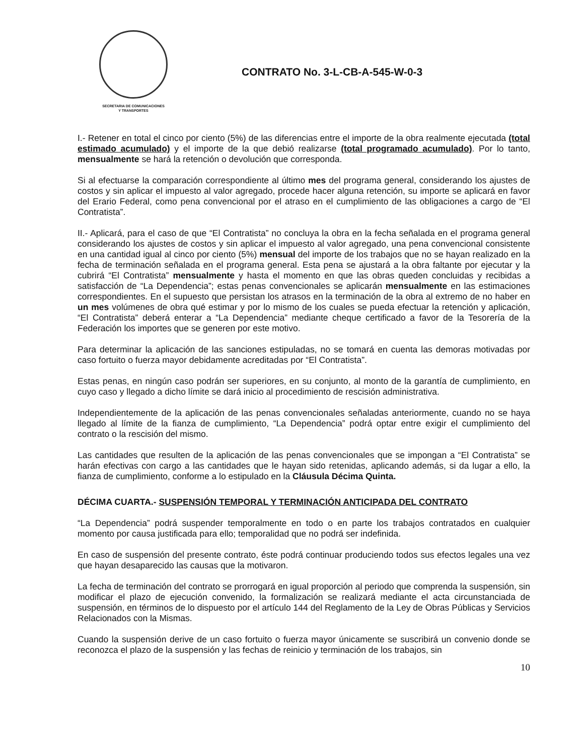SECRETARIA DE COMUNICACIONES
Y TRANSPORTES
CONTRATO No. 3-L-CB-A-545-W-0-3
I.- Retener en total el cinco por ciento (5%) de las diferencias entre el importe de la obra realmente ejecutada (total estimado acumulado) y el importe de la que debió realizarse (total programado acumulado). Por lo tanto, mensualmente se hará la retención o devolución que corresponda.
Si al efectuarse la comparación correspondiente al último mes del programa general, considerando los ajustes de costos y sin aplicar el impuesto al valor agregado, procede hacer alguna retención, su importe se aplicará en favor del Erario Federal, como pena convencional por el atraso en el cumplimiento de las obligaciones a cargo de “El Contratista”.
II.- Aplicará, para el caso de que “El Contratista” no concluya la obra en la fecha señalada en el programa general considerando los ajustes de costos y sin aplicar el impuesto al valor agregado, una pena convencional consistente en una cantidad igual al cinco por ciento (5%) mensual del importe de los trabajos que no se hayan realizado en la fecha de terminación señalada en el programa general. Esta pena se ajustará a la obra faltante por ejecutar y la cubrirá “El Contratista” mensualmente y hasta el momento en que las obras queden concluidas y recibidas a satisfacción de “La Dependencia”; estas penas convencionales se aplicarán mensualmente en las estimaciones correspondientes. En el supuesto que persistan los atrasos en la terminación de la obra al extremo de no haber en un mes volúmenes de obra qué estimar y por lo mismo de los cuales se pueda efectuar la retención y aplicación, “El Contratista” deberá enterar a “La Dependencia” mediante cheque certificado a favor de la Tesorería de la Federación los importes que se generen por este motivo.
Para determinar la aplicación de las sanciones estipuladas, no se tomará en cuenta las demoras motivadas por caso fortuito o fuerza mayor debidamente acreditadas por “El Contratista”.
Estas penas, en ningún caso podrán ser superiores, en su conjunto, al monto de la garantía de cumplimiento, en cuyo caso y llegado a dicho límite se dará inicio al procedimiento de rescisión administrativa.
Independientemente de la aplicación de las penas convencionales señaladas anteriormente, cuando no se haya llegado al límite de la fianza de cumplimiento, “La Dependencia” podrá optar entre exigir el cumplimiento del contrato o la rescisión del mismo.
Las cantidades que resulten de la aplicación de las penas convencionales que se impongan a “El Contratista” se harán efectivas con cargo a las cantidades que le hayan sido retenidas, aplicando además, si da lugar a ello, la fianza de cumplimiento, conforme a lo estipulado en la Cláusula Décima Quinta.
DÉCIMA CUARTA.- SUSPENSIÓN TEMPORAL Y TERMINACIÓN ANTICIPADA DEL CONTRATO
“La Dependencia” podrá suspender temporalmente en todo o en parte los trabajos contratados en cualquier momento por causa justificada para ello; temporalidad que no podrá ser indefinida.
En caso de suspensión del presente contrato, éste podrá continuar produciendo todos sus efectos legales una vez que hayan desaparecido las causas que la motivaron.
La fecha de terminación del contrato se prorrogará en igual proporción al periodo que comprenda la suspensión, sin modificar el plazo de ejecución convenido, la formalización se realizará mediante el acta circunstanciada de suspensión, en términos de lo dispuesto por el artículo 144 del Reglamento de la Ley de Obras Públicas y Servicios Relacionados con la Mismas.
Cuando la suspensión derive de un caso fortuito o fuerza mayor únicamente se suscribirá un convenio donde se reconozca el plazo de la suspensión y las fechas de reinicio y terminación de los trabajos, sin
10